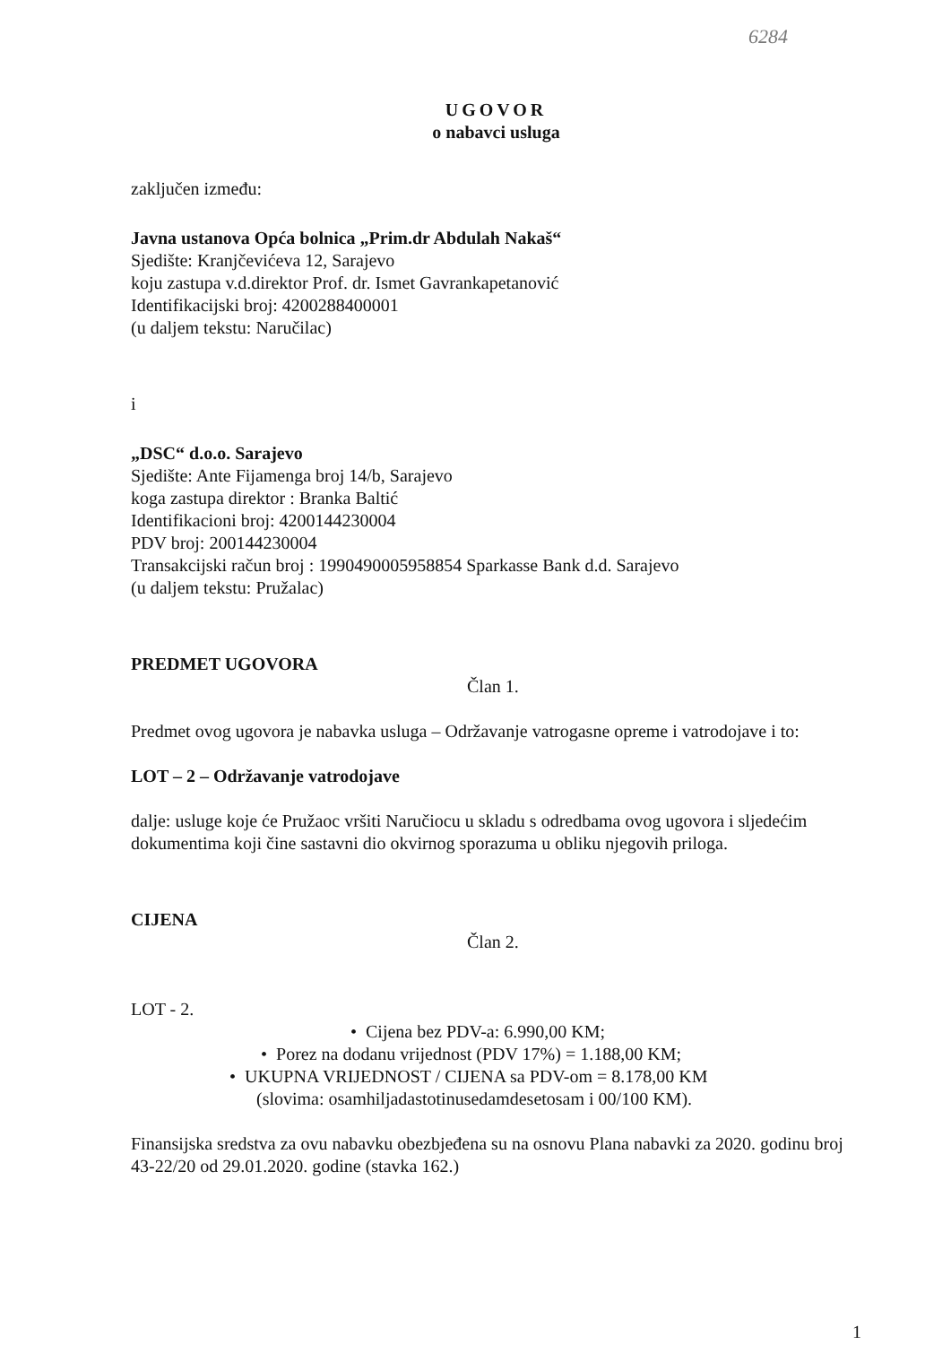6284
UGOVOR
o nabavci usluga
zaključen između:
Javna ustanova Opća bolnica „Prim.dr Abdulah Nakaš“
Sjedište: Kranjčevićeva 12, Sarajevo
koju zastupa v.d.direktor Prof. dr. Ismet Gavrankapetanović
Identifikacijski broj: 4200288400001
(u daljem tekstu: Naručilac)
i
„DSC“ d.o.o. Sarajevo
Sjedište: Ante Fijamenga broj 14/b, Sarajevo
koga zastupa direktor : Branka Baltić
Identifikacioni broj: 4200144230004
PDV broj: 200144230004
Transakcijski račun broj : 1990490005958854 Sparkasse Bank d.d. Sarajevo
(u daljem tekstu: Pružalac)
PREDMET UGOVORA
Član 1.
Predmet ovog ugovora je nabavka usluga – Održavanje vatrogasne opreme i vatrodojave i to:
LOT – 2 – Održavanje vatrodojave
dalje: usluge koje će Pružaoc vršiti Naručiocu u skladu s odredbama ovog ugovora i sljedećim dokumentima koji čine sastavni dio okvirnog sporazuma u obliku njegovih priloga.
CIJENA
Član 2.
LOT - 2.
• Cijena bez PDV-a: 6.990,00 KM;
• Porez na dodanu vrijednost (PDV 17%) = 1.188,00 KM;
• UKUPNA VRIJEDNOST / CIJENA sa PDV-om = 8.178,00 KM
(slovima: osamhiljadastotinusedamdesetosam i 00/100 KM).
Finansijska sredstva za ovu nabavku obezbjeđena su na osnovu Plana nabavki za 2020. godinu broj 43-22/20 od 29.01.2020. godine (stavka 162.)
1